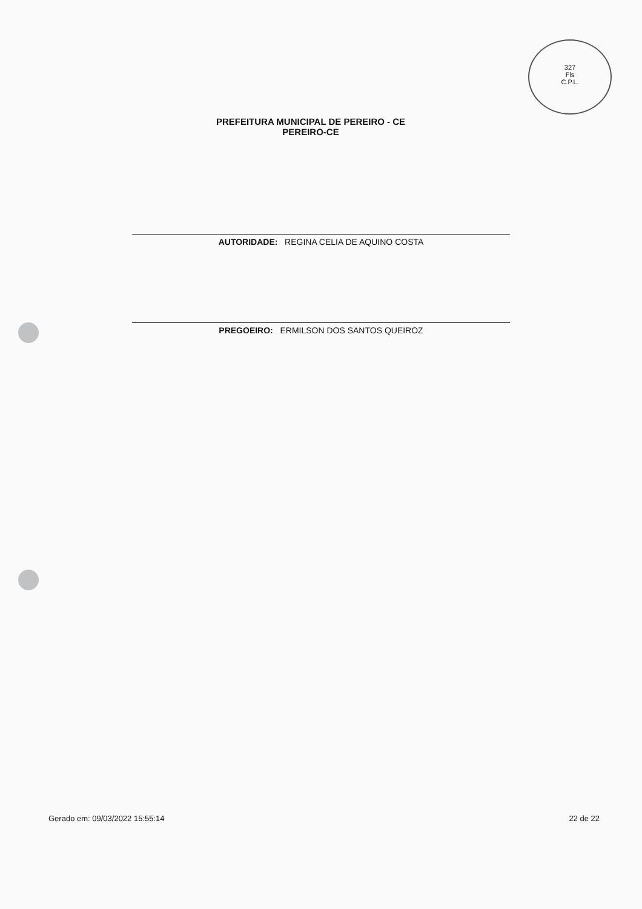327
Fls
C.P.L.
PREFEITURA MUNICIPAL DE PEREIRO - CE
PEREIRO-CE
AUTORIDADE: REGINA CELIA DE AQUINO COSTA
PREGOEIRO: ERMILSON DOS SANTOS QUEIROZ
Gerado em: 09/03/2022 15:55:14 22 de 22